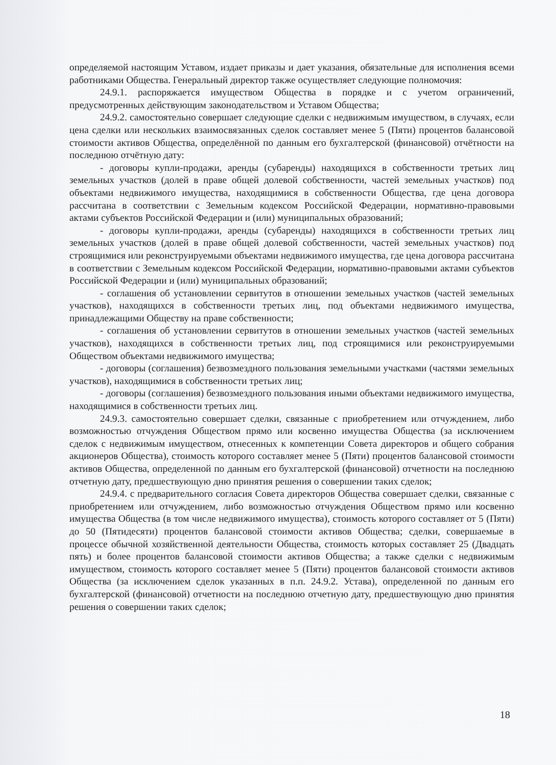определяемой настоящим Уставом, издает приказы и дает указания, обязательные для исполнения всеми работниками Общества. Генеральный директор также осуществляет следующие полномочия:
24.9.1. распоряжается имуществом Общества в порядке и с учетом ограничений, предусмотренных действующим законодательством и Уставом Общества;
24.9.2. самостоятельно совершает следующие сделки с недвижимым имуществом, в случаях, если цена сделки или нескольких взаимосвязанных сделок составляет менее 5 (Пяти) процентов балансовой стоимости активов Общества, определённой по данным его бухгалтерской (финансовой) отчётности на последнюю отчётную дату:
- договоры купли-продажи, аренды (субаренды) находящихся в собственности третьих лиц земельных участков (долей в праве общей долевой собственности, частей земельных участков) под объектами недвижимого имущества, находящимися в собственности Общества, где цена договора рассчитана в соответствии с Земельным кодексом Российской Федерации, нормативно-правовыми актами субъектов Российской Федерации и (или) муниципальных образований;
- договоры купли-продажи, аренды (субаренды) находящихся в собственности третьих лиц земельных участков (долей в праве общей долевой собственности, частей земельных участков) под строящимися или реконструируемыми объектами недвижимого имущества, где цена договора рассчитана в соответствии с Земельным кодексом Российской Федерации, нормативно-правовыми актами субъектов Российской Федерации и (или) муниципальных образований;
- соглашения об установлении сервитутов в отношении земельных участков (частей земельных участков), находящихся в собственности третьих лиц, под объектами недвижимого имущества, принадлежащими Обществу на праве собственности;
- соглашения об установлении сервитутов в отношении земельных участков (частей земельных участков), находящихся в собственности третьих лиц, под строящимися или реконструируемыми Обществом объектами недвижимого имущества;
- договоры (соглашения) безвозмездного пользования земельными участками (частями земельных участков), находящимися в собственности третьих лиц;
- договоры (соглашения) безвозмездного пользования иными объектами недвижимого имущества, находящимися в собственности третьих лиц.
24.9.3. самостоятельно совершает сделки, связанные с приобретением или отчуждением, либо возможностью отчуждения Обществом прямо или косвенно имущества Общества (за исключением сделок с недвижимым имуществом, отнесенных к компетенции Совета директоров и общего собрания акционеров Общества), стоимость которого составляет менее 5 (Пяти) процентов балансовой стоимости активов Общества, определенной по данным его бухгалтерской (финансовой) отчетности на последнюю отчетную дату, предшествующую дню принятия решения о совершении таких сделок;
24.9.4. с предварительного согласия Совета директоров Общества совершает сделки, связанные с приобретением или отчуждением, либо возможностью отчуждения Обществом прямо или косвенно имущества Общества (в том числе недвижимого имущества), стоимость которого составляет от 5 (Пяти) до 50 (Пятидесяти) процентов балансовой стоимости активов Общества; сделки, совершаемые в процессе обычной хозяйственной деятельности Общества, стоимость которых составляет 25 (Двадцать пять) и более процентов балансовой стоимости активов Общества; а также сделки с недвижимым имуществом, стоимость которого составляет менее 5 (Пяти) процентов балансовой стоимости активов Общества (за исключением сделок указанных в п.п. 24.9.2. Устава), определенной по данным его бухгалтерской (финансовой) отчетности на последнюю отчетную дату, предшествующую дню принятия решения о совершении таких сделок;
18